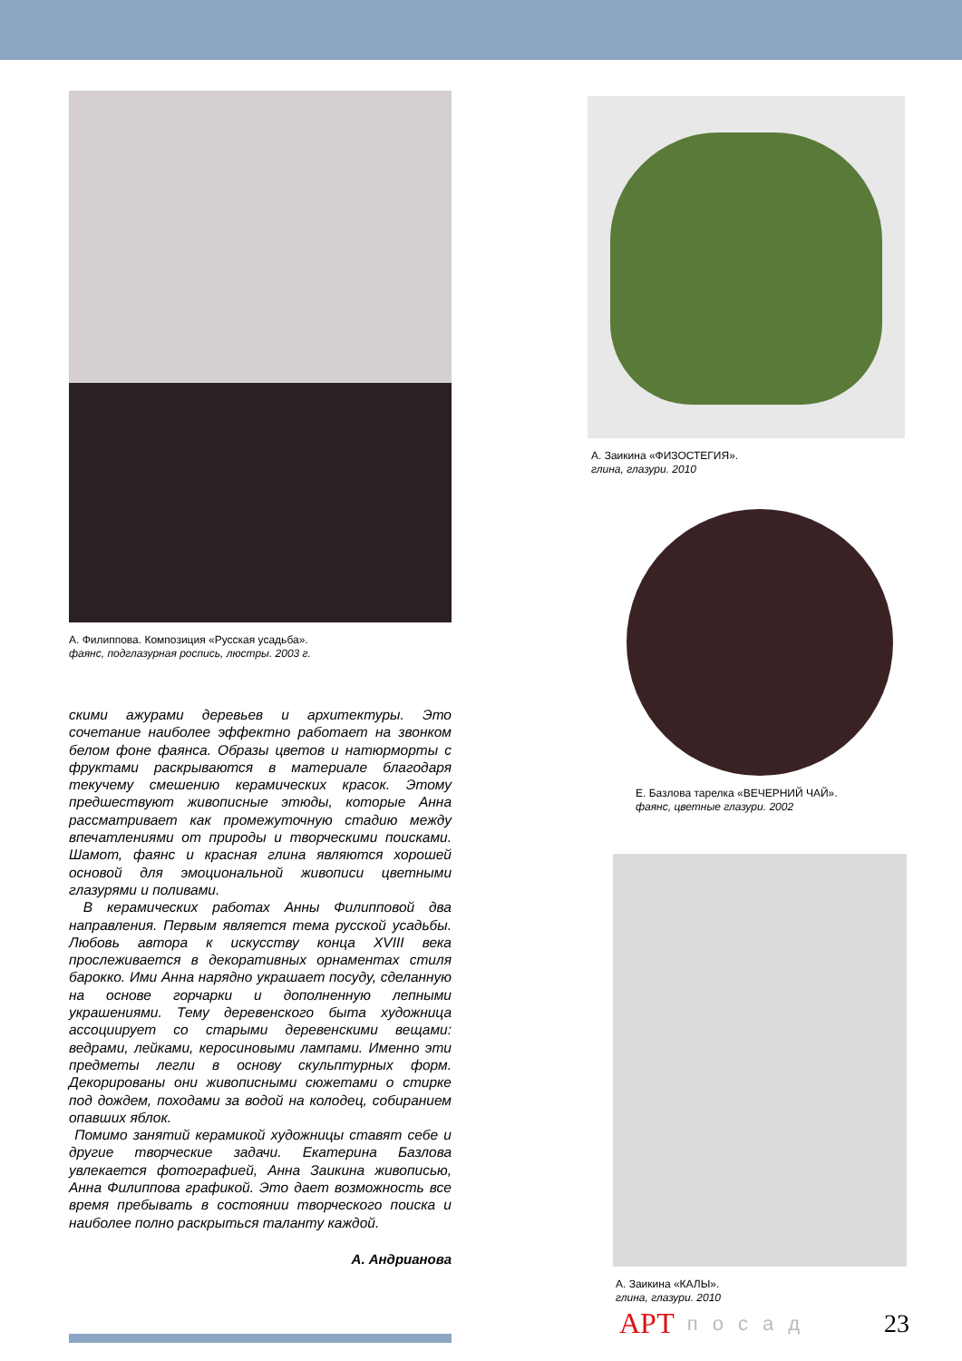А. Филиппова. Композиция «Русская усадьба».
фаянс, подглазурная роспись, люстры. 2003 г.
скими ажурами деревьев и архитектуры. Это сочетание наиболее эффектно работает на звонком белом фоне фаянса. Образы цветов и натюрморты с фруктами раскрываются в материале благодаря текучему смешению керамических красок. Этому предшествуют живописные этюды, которые Анна рассматривает как промежуточную стадию между впечатлениями от природы и творческими поисками. Шамот, фаянс и красная глина являются хорошей основой для эмоциональной живописи цветными глазурями и поливами.
В керамических работах Анны Филипповой два направления. Первым является тема русской усадьбы. Любовь автора к искусству конца XVIII века прослеживается в декоративных орнаментах стиля барокко. Ими Анна нарядно украшает посуду, сделанную на основе горчарки и дополненную лепными украшениями. Тему деревенского быта художница ассоциирует со старыми деревенскими вещами: ведрами, лейками, керосиновыми лампами. Именно эти предметы легли в основу скульптурных форм. Декорированы они живописными сюжетами о стирке под дождем, походами за водой на колодец, собиранием опавших яблок.
Помимо занятий керамикой художницы ставят себе и другие творческие задачи. Екатерина Базлова увлекается фотографией, Анна Заикина живописью, Анна Филиппова графикой. Это дает возможность все время пребывать в состоянии творческого поиска и наиболее полно раскрыться таланту каждой.
А. Андрианова
А. Заикина «ФИЗОСТЕГИЯ».
глина, глазури. 2010
Е. Базлова тарелка «ВЕЧЕРНИЙ ЧАЙ».
фаянс, цветные глазури. 2002
А. Заикина «КАЛЫ».
глина, глазури. 2010
АРТ посад 23